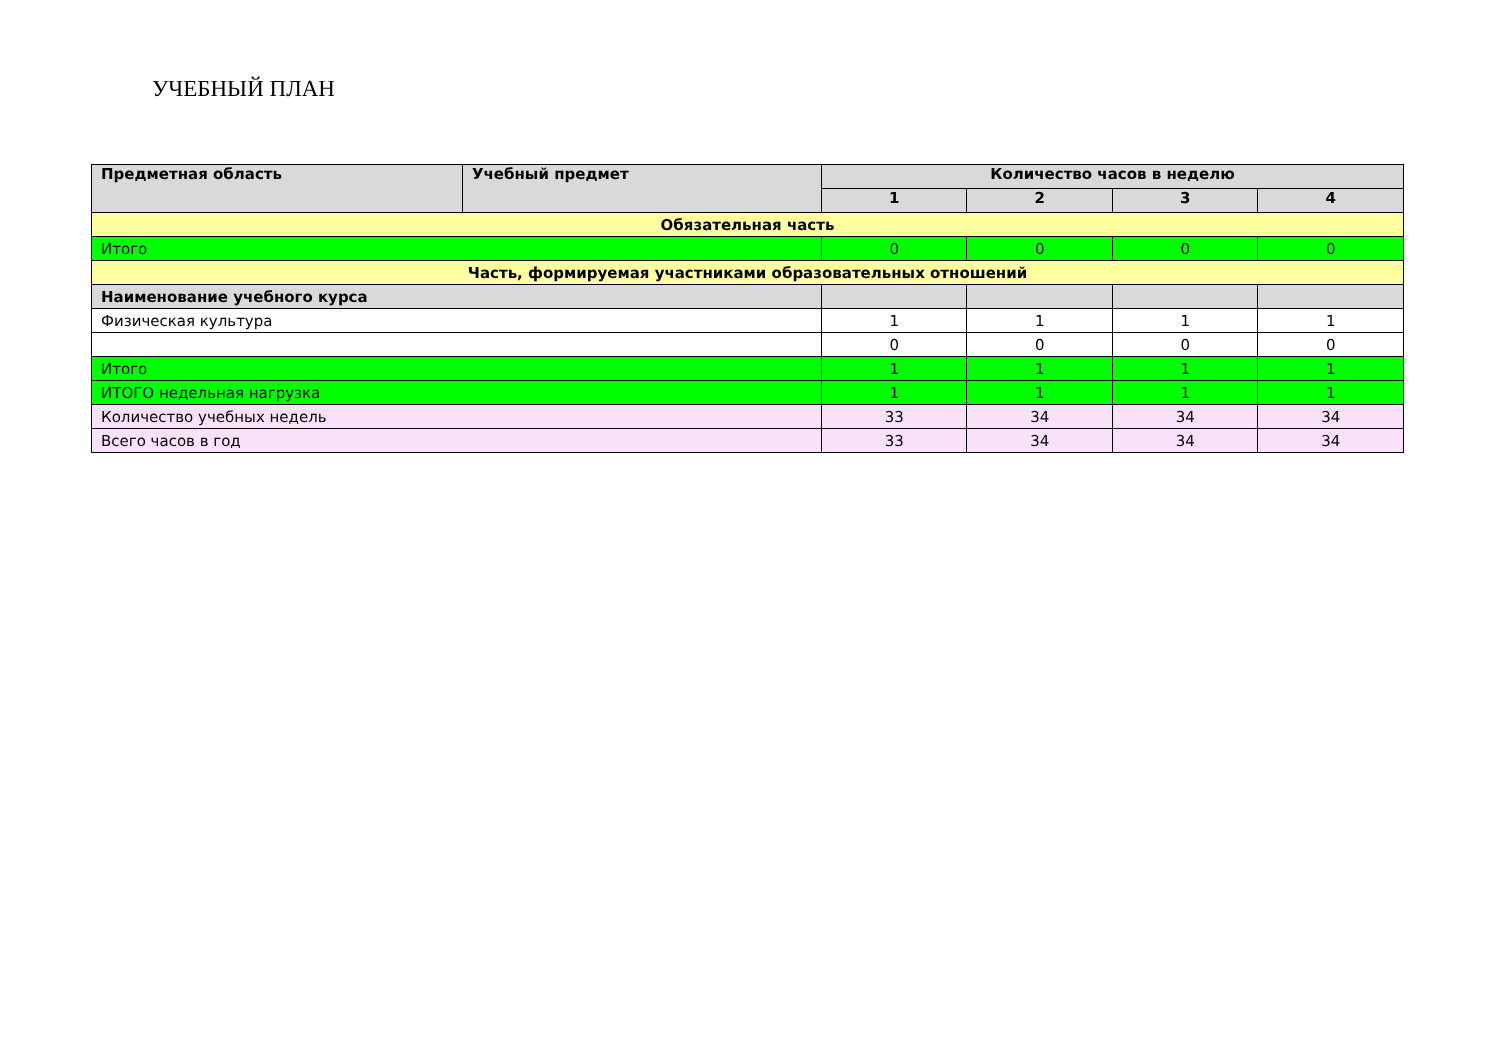УЧЕБНЫЙ ПЛАН
| Предметная область | Учебный предмет | Количество часов в неделю | | | |
| --- | --- | --- | --- | --- | --- |
| | | 1 | 2 | 3 | 4 |
| Обязательная часть | | | | | |
| Итого | | 0 | 0 | 0 | 0 |
| Часть, формируемая участниками образовательных отношений | | | | | |
| Наименование учебного курса | | | | | |
| Физическая культура | | 1 | 1 | 1 | 1 |
| | | 0 | 0 | 0 | 0 |
| Итого | | 1 | 1 | 1 | 1 |
| ИТОГО недельная нагрузка | | 1 | 1 | 1 | 1 |
| Количество учебных недель | | 33 | 34 | 34 | 34 |
| Всего часов в год | | 33 | 34 | 34 | 34 |